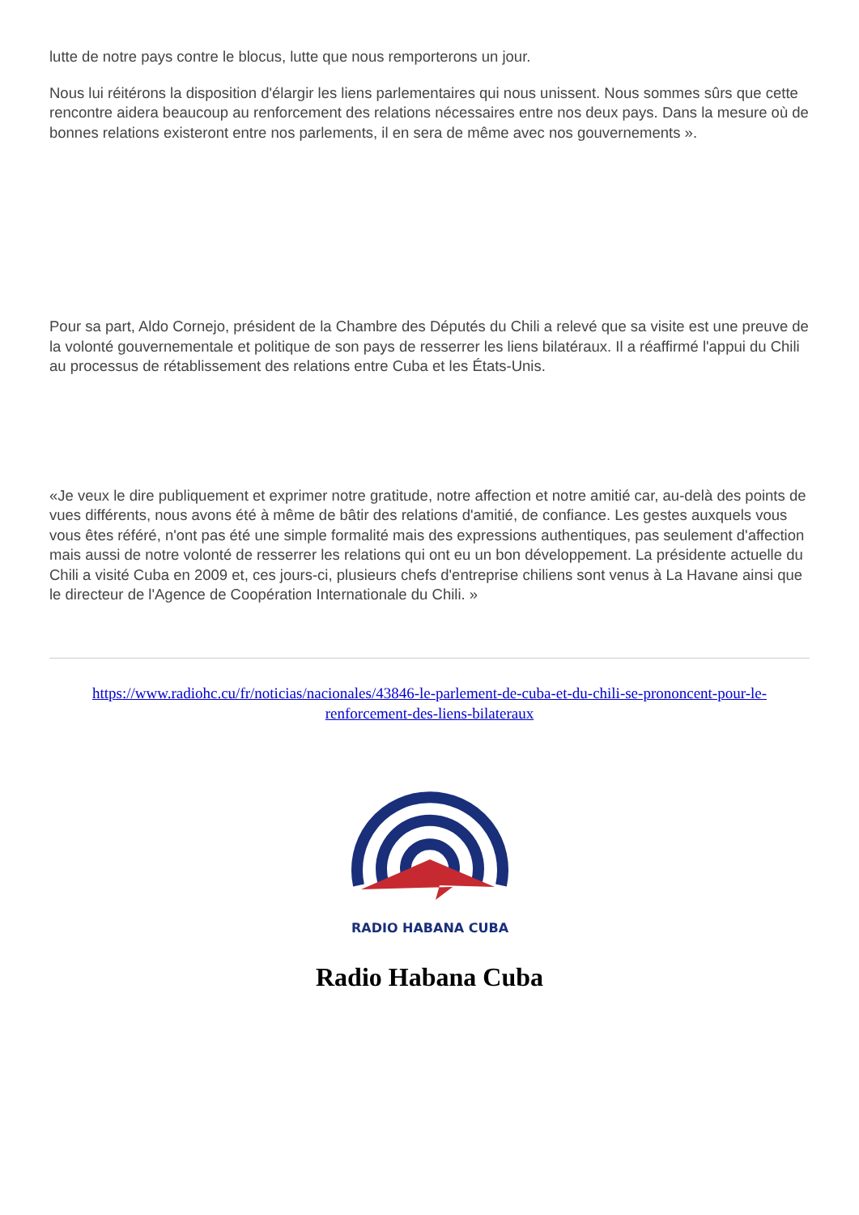lutte de notre pays contre le blocus, lutte que nous remporterons un jour.
Nous lui réitérons la disposition d'élargir les liens parlementaires qui nous unissent. Nous sommes sûrs que cette rencontre aidera beaucoup au renforcement des relations nécessaires entre nos deux pays. Dans la mesure où de bonnes relations existeront entre nos parlements, il en sera de même avec nos gouvernements ».
Pour sa part, Aldo Cornejo, président de la Chambre des Députés du Chili a relevé que sa visite est une preuve de la volonté gouvernementale et politique de son pays de resserrer les liens bilatéraux. Il a réaffirmé l'appui du Chili au processus de rétablissement des relations entre Cuba et les États-Unis.
«Je veux le dire publiquement et exprimer notre gratitude, notre affection et notre amitié car, au-delà des points de vues différents, nous avons été à même de bâtir des relations d'amitié, de confiance. Les gestes auxquels vous vous êtes référé, n'ont pas été une simple formalité mais des expressions authentiques, pas seulement d'affection mais aussi de notre volonté de resserrer les relations qui ont eu un bon développement. La présidente actuelle du Chili a visité Cuba en 2009 et, ces jours-ci, plusieurs chefs d'entreprise chiliens sont venus à La Havane ainsi que le directeur de l'Agence de Coopération Internationale du Chili. »
https://www.radiohc.cu/fr/noticias/nacionales/43846-le-parlement-de-cuba-et-du-chili-se-prononcent-pour-le-renforcement-des-liens-bilateraux
RADIO HABANA CUBA
Radio Habana Cuba